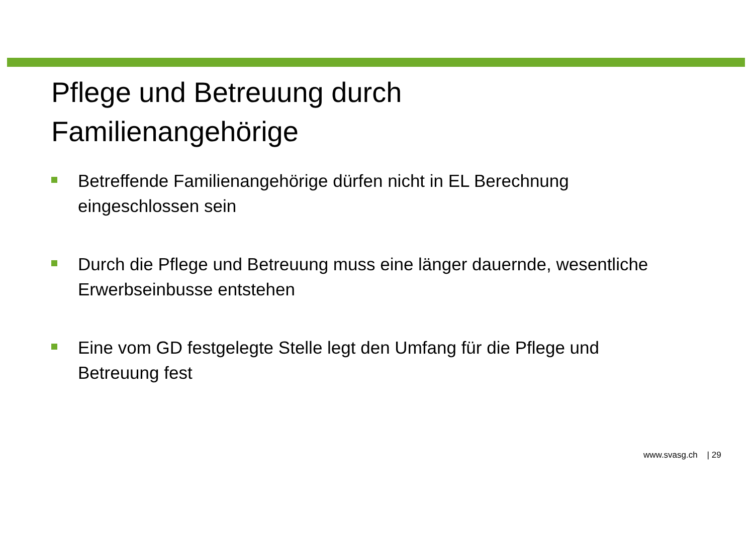Pflege und Betreuung durch
Familienangehörige
Betreffende Familienangehörige dürfen nicht in EL Berechnung eingeschlossen sein
Durch die Pflege und Betreuung muss eine länger dauernde, wesentliche Erwerbseinbusse entstehen
Eine vom GD festgelegte Stelle legt den Umfang für die Pflege und Betreuung fest
www.svasg.ch | 29